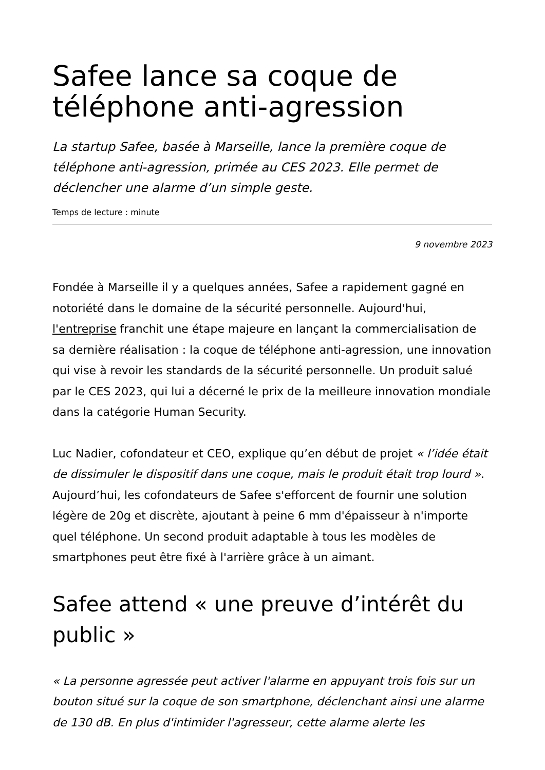Safee lance sa coque de téléphone anti-agression
La startup Safee, basée à Marseille, lance la première coque de téléphone anti-agression, primée au CES 2023. Elle permet de déclencher une alarme d’un simple geste.
Temps de lecture : minute
9 novembre 2023
Fondée à Marseille il y a quelques années, Safee a rapidement gagné en notoriété dans le domaine de la sécurité personnelle. Aujourd'hui, l'entreprise franchit une étape majeure en lançant la commercialisation de sa dernière réalisation : la coque de téléphone anti-agression, une innovation qui vise à revoir les standards de la sécurité personnelle. Un produit salué par le CES 2023, qui lui a décerné le prix de la meilleure innovation mondiale dans la catégorie Human Security.
Luc Nadier, cofondateur et CEO, explique qu’en début de projet « l’idée était de dissimuler le dispositif dans une coque, mais le produit était trop lourd ». Aujourd’hui, les cofondateurs de Safee s'efforcent de fournir une solution légère de 20g et discrète, ajoutant à peine 6 mm d'épaisseur à n'importe quel téléphone. Un second produit adaptable à tous les modèles de smartphones peut être fixé à l'arrière grâce à un aimant.
Safee attend « une preuve d’intérêt du public »
« La personne agressée peut activer l'alarme en appuyant trois fois sur un bouton situé sur la coque de son smartphone, déclenchant ainsi une alarme de 130 dB. En plus d'intimider l'agresseur, cette alarme alerte les